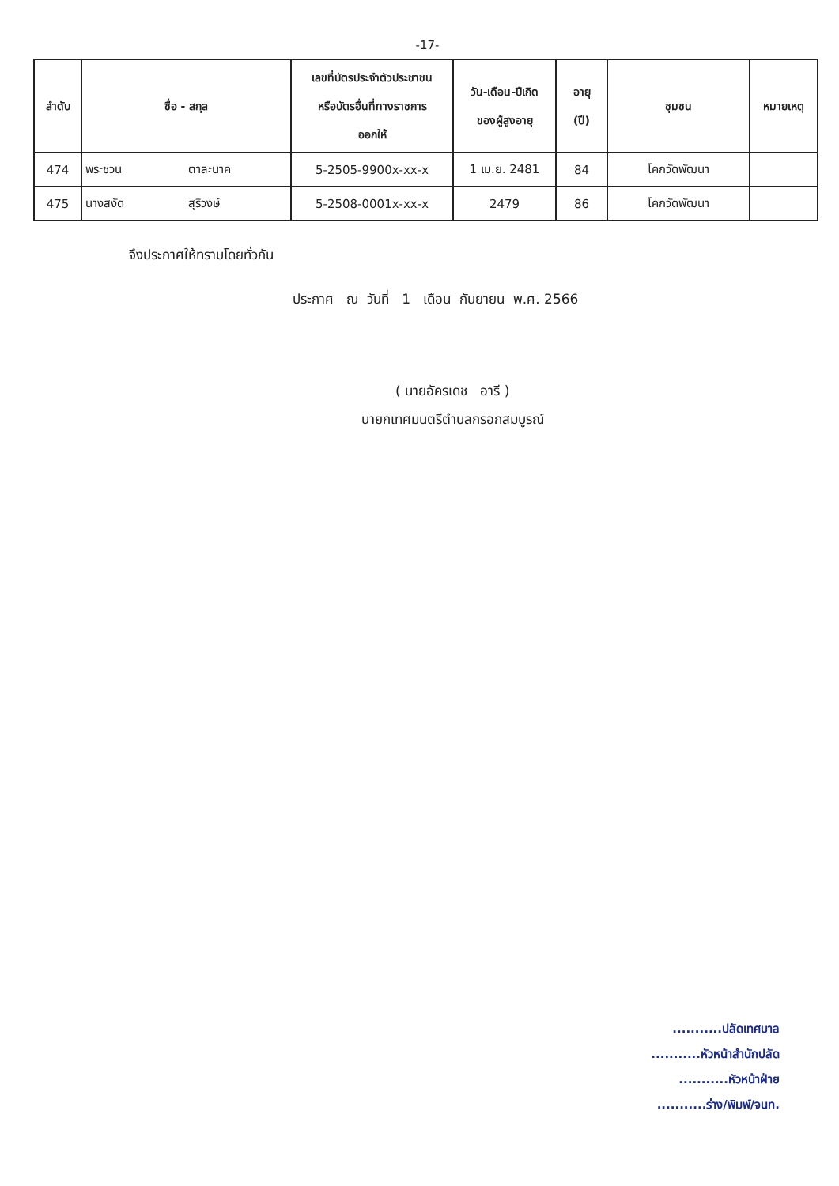-17-
| ลำดับ | ชื่อ - สกุล | เลขที่บัตรประจำตัวประชาชน หรือบัตรอื่นที่ทางราชการ ออกให้ | วัน-เดือน-ปีเกิด ของผู้สูงอายุ | อายุ (ปี) | ชุมชน | หมายเหตุ |
| --- | --- | --- | --- | --- | --- | --- |
| 474 | พระชวน ตาละนาค | 5-2505-9900x-xx-x | 1 เม.ย. 2481 | 84 | โคกวัดพัฒนา | |
| 475 | นางสงัด สุริวงษ์ | 5-2508-0001x-xx-x | 2479 | 86 | โคกวัดพัฒนา | |
จึงประกาศให้ทราบโดยทั่วกัน
ประกาศ ณ วันที่ 1 เดือน กันยายน พ.ศ. 2566
( นายอัครเดช อารี )
นายกเทศมนตรีตำบลกรอกสมบูรณ์
...........ปลัดเทศบาล
...........หัวหน้าสำนักปลัด
...........หัวหน้าฝ่าย
...........ร่าง/พิมพ์/จนท.